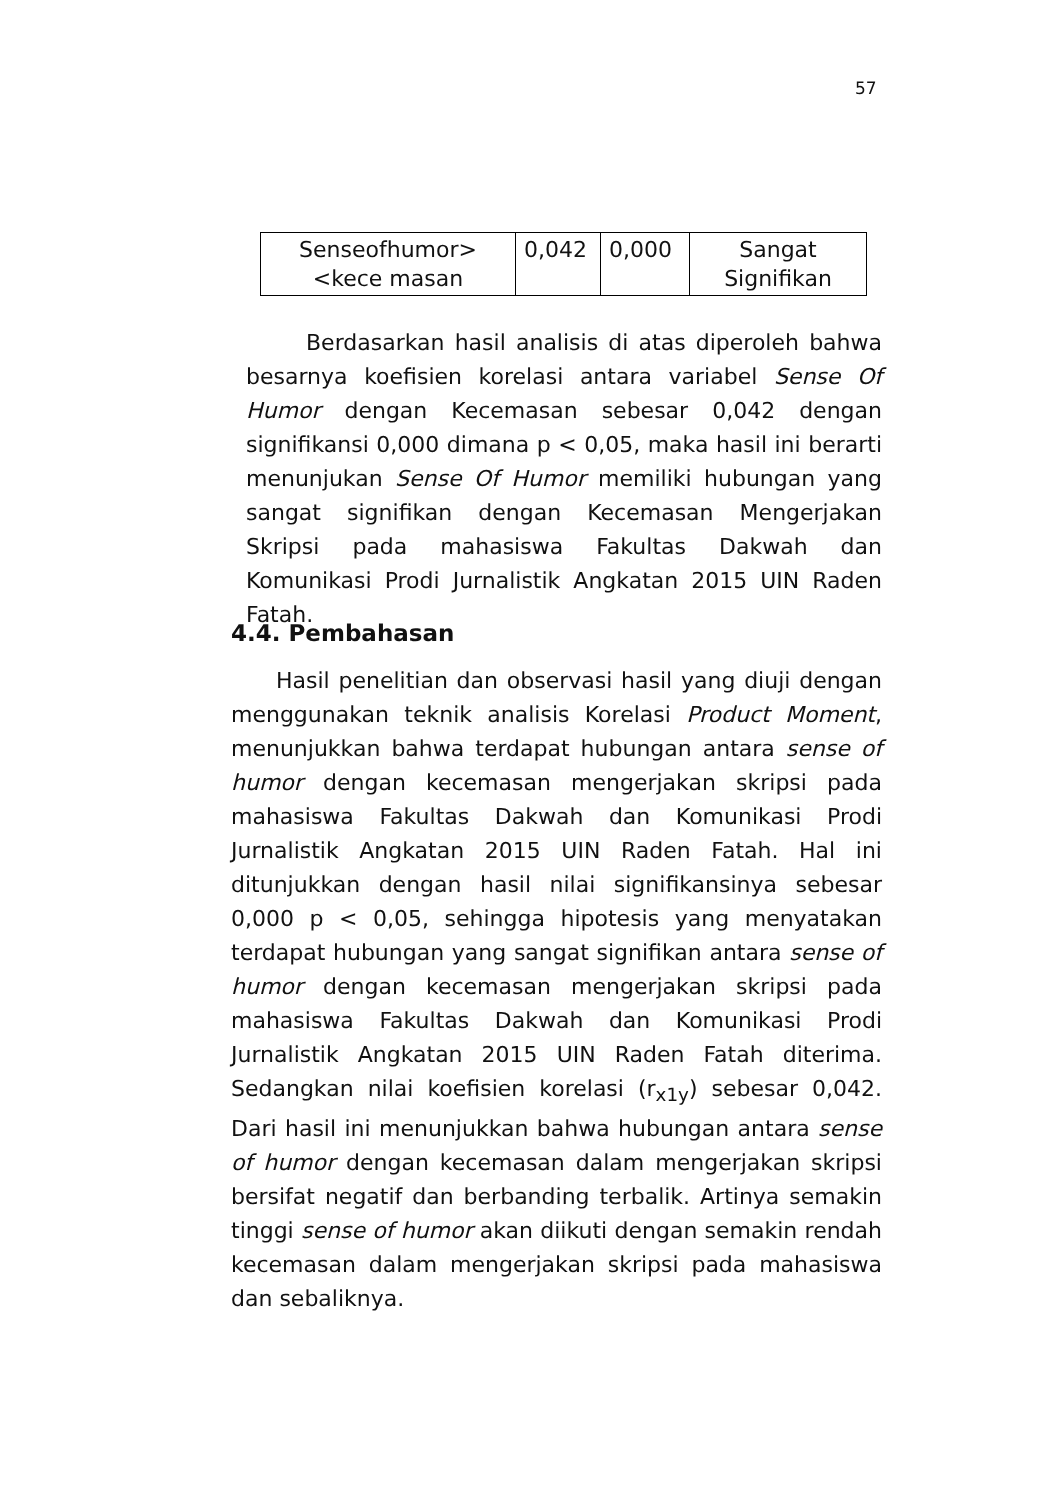57
| Senseofhumor><kece masan | 0,042 | 0,000 | Sangat Signifikan |
Berdasarkan hasil analisis di atas diperoleh bahwa besarnya koefisien korelasi antara variabel Sense Of Humor dengan Kecemasan sebesar 0,042 dengan signifikansi 0,000 dimana p < 0,05, maka hasil ini berarti menunjukan Sense Of Humor memiliki hubungan yang sangat signifikan dengan Kecemasan Mengerjakan Skripsi pada mahasiswa Fakultas Dakwah dan Komunikasi Prodi Jurnalistik Angkatan 2015 UIN Raden Fatah.
4.4. Pembahasan
Hasil penelitian dan observasi hasil yang diuji dengan menggunakan teknik analisis Korelasi Product Moment, menunjukkan bahwa terdapat hubungan antara sense of humor dengan kecemasan mengerjakan skripsi pada mahasiswa Fakultas Dakwah dan Komunikasi Prodi Jurnalistik Angkatan 2015 UIN Raden Fatah. Hal ini ditunjukkan dengan hasil nilai signifikansinya sebesar 0,000 p < 0,05, sehingga hipotesis yang menyatakan terdapat hubungan yang sangat signifikan antara sense of humor dengan kecemasan mengerjakan skripsi pada mahasiswa Fakultas Dakwah dan Komunikasi Prodi Jurnalistik Angkatan 2015 UIN Raden Fatah diterima. Sedangkan nilai koefisien korelasi (r<sub>x1y</sub>) sebesar 0,042. Dari hasil ini menunjukkan bahwa hubungan antara sense of humor dengan kecemasan dalam mengerjakan skripsi bersifat negatif dan berbanding terbalik. Artinya semakin tinggi sense of humor akan diikuti dengan semakin rendah kecemasan dalam mengerjakan skripsi pada mahasiswa dan sebaliknya.